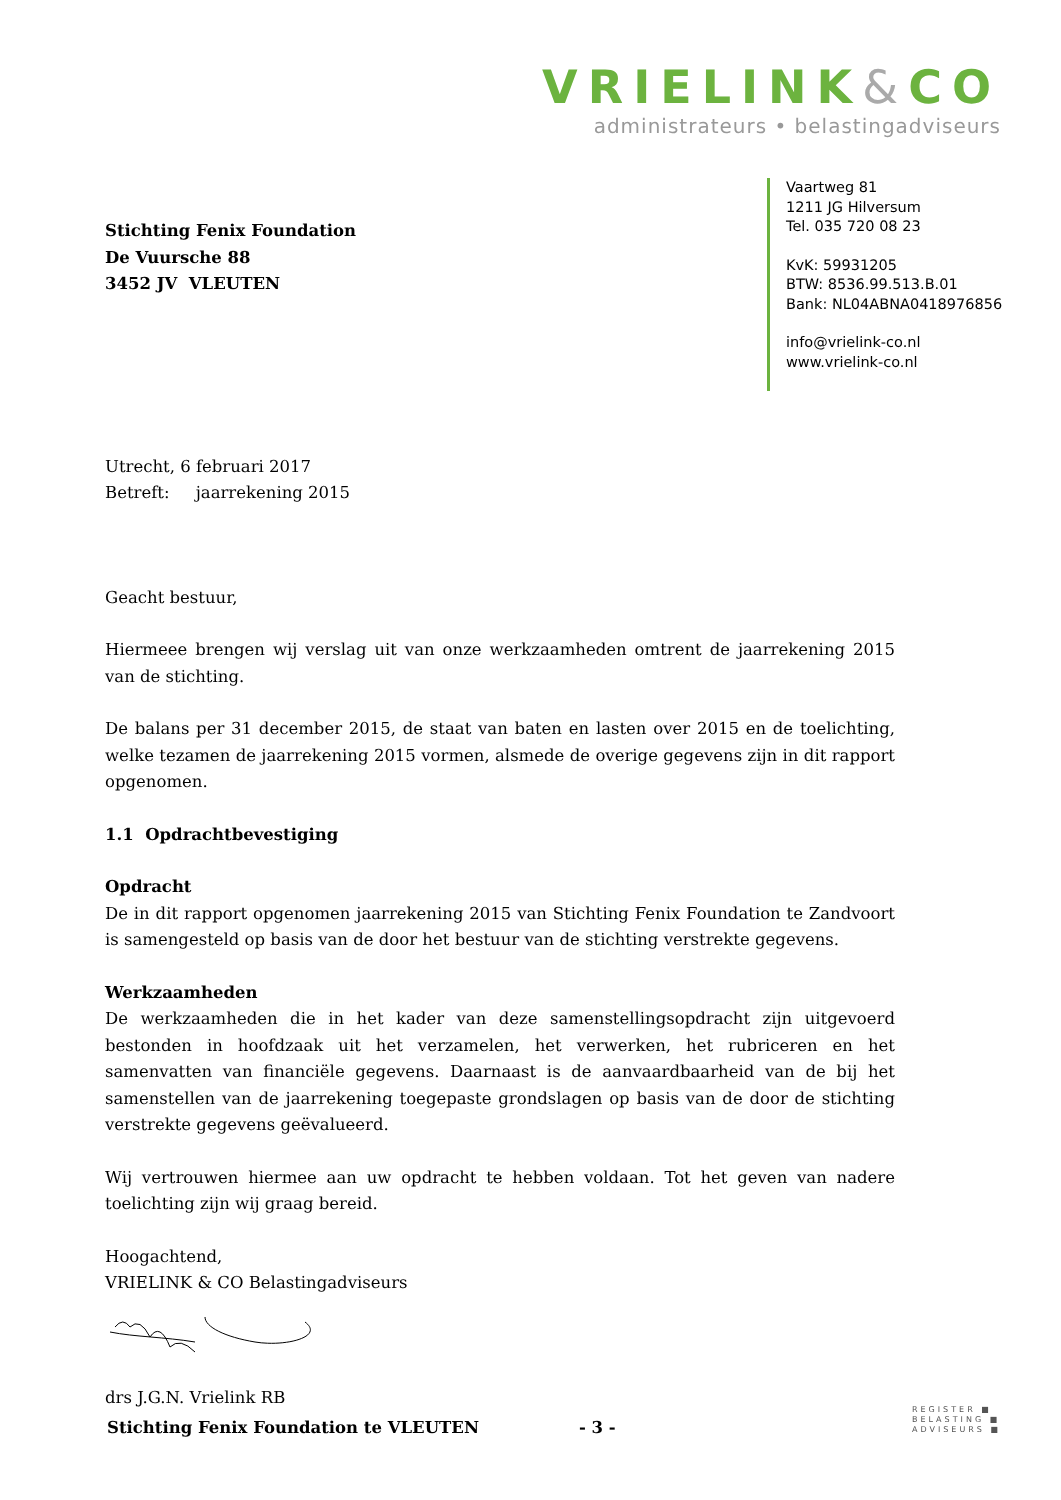VRIELINK&CO
administrateurs • belastingadviseurs
Vaartweg 81
1211 JG Hilversum
Tel. 035 720 08 23
KvK: 59931205
BTW: 8536.99.513.B.01
Bank: NL04ABNA0418976856
info@vrielink-co.nl
www.vrielink-co.nl
Stichting Fenix Foundation
De Vuursche 88
3452 JV VLEUTEN
Utrecht, 6 februari 2017
Betreft: jaarrekening 2015
Geacht bestuur,
Hiermeee brengen wij verslag uit van onze werkzaamheden omtrent de jaarrekening 2015 van de stichting.
De balans per 31 december 2015, de staat van baten en lasten over 2015 en de toelichting, welke tezamen de jaarrekening 2015 vormen, alsmede de overige gegevens zijn in dit rapport opgenomen.
1.1 Opdrachtbevestiging
Opdracht
De in dit rapport opgenomen jaarrekening 2015 van Stichting Fenix Foundation te Zandvoort is samengesteld op basis van de door het bestuur van de stichting verstrekte gegevens.
Werkzaamheden
De werkzaamheden die in het kader van deze samenstellingsopdracht zijn uitgevoerd bestonden in hoofdzaak uit het verzamelen, het verwerken, het rubriceren en het samenvatten van financiële gegevens. Daarnaast is de aanvaardbaarheid van de bij het samenstellen van de jaarrekening toegepaste grondslagen op basis van de door de stichting verstrekte gegevens geëvalueerd.
Wij vertrouwen hiermee aan uw opdracht te hebben voldaan. Tot het geven van nadere toelichting zijn wij graag bereid.
Hoogachtend,
VRIELINK & CO Belastingadviseurs
drs J.G.N. Vrielink RB
Stichting Fenix Foundation te VLEUTEN - 3 -
REGISTER ■
BELASTING ■
ADVISEURS ■